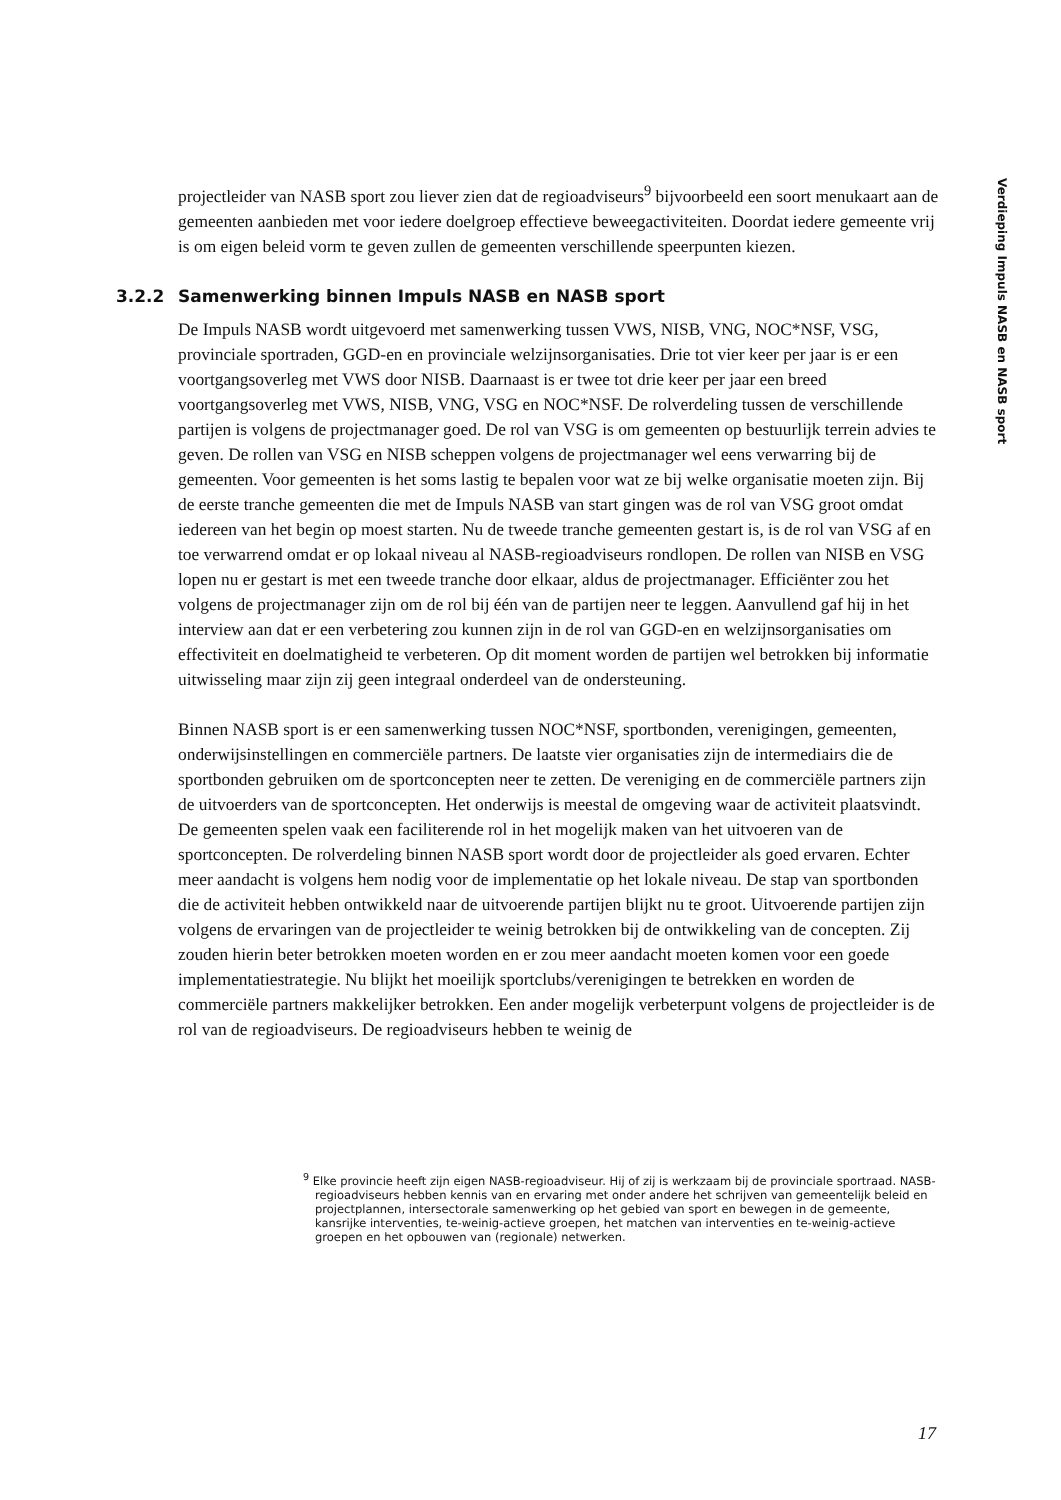Verdieping Impuls NASB en NASB sport
projectleider van NASB sport zou liever zien dat de regioadviseurs<sup>9</sup> bijvoorbeeld een soort menukaart aan de gemeenten aanbieden met voor iedere doelgroep effectieve beweegactiviteiten. Doordat iedere gemeente vrij is om eigen beleid vorm te geven zullen de gemeenten verschillende speerpunten kiezen.
3.2.2 Samenwerking binnen Impuls NASB en NASB sport
De Impuls NASB wordt uitgevoerd met samenwerking tussen VWS, NISB, VNG, NOC*NSF, VSG, provinciale sportraden, GGD-en en provinciale welzijnsorganisaties. Drie tot vier keer per jaar is er een voortgangsoverleg met VWS door NISB. Daarnaast is er twee tot drie keer per jaar een breed voortgangsoverleg met VWS, NISB, VNG, VSG en NOC*NSF. De rolverdeling tussen de verschillende partijen is volgens de projectmanager goed. De rol van VSG is om gemeenten op bestuurlijk terrein advies te geven. De rollen van VSG en NISB scheppen volgens de projectmanager wel eens verwarring bij de gemeenten. Voor gemeenten is het soms lastig te bepalen voor wat ze bij welke organisatie moeten zijn. Bij de eerste tranche gemeenten die met de Impuls NASB van start gingen was de rol van VSG groot omdat iedereen van het begin op moest starten. Nu de tweede tranche gemeenten gestart is, is de rol van VSG af en toe verwarrend omdat er op lokaal niveau al NASB-regioadviseurs rondlopen. De rollen van NISB en VSG lopen nu er gestart is met een tweede tranche door elkaar, aldus de projectmanager. Efficiënter zou het volgens de projectmanager zijn om de rol bij één van de partijen neer te leggen. Aanvullend gaf hij in het interview aan dat er een verbetering zou kunnen zijn in de rol van GGD-en en welzijnsorganisaties om effectiviteit en doelmatigheid te verbeteren. Op dit moment worden de partijen wel betrokken bij informatie uitwisseling maar zijn zij geen integraal onderdeel van de ondersteuning.
Binnen NASB sport is er een samenwerking tussen NOC*NSF, sportbonden, verenigingen, gemeenten, onderwijsinstellingen en commerciële partners. De laatste vier organisaties zijn de intermediairs die de sportbonden gebruiken om de sportconcepten neer te zetten. De vereniging en de commerciële partners zijn de uitvoerders van de sportconcepten. Het onderwijs is meestal de omgeving waar de activiteit plaatsvindt. De gemeenten spelen vaak een faciliterende rol in het mogelijk maken van het uitvoeren van de sportconcepten. De rolverdeling binnen NASB sport wordt door de projectleider als goed ervaren. Echter meer aandacht is volgens hem nodig voor de implementatie op het lokale niveau. De stap van sportbonden die de activiteit hebben ontwikkeld naar de uitvoerende partijen blijkt nu te groot. Uitvoerende partijen zijn volgens de ervaringen van de projectleider te weinig betrokken bij de ontwikkeling van de concepten. Zij zouden hierin beter betrokken moeten worden en er zou meer aandacht moeten komen voor een goede implementatiestrategie. Nu blijkt het moeilijk sportclubs/verenigingen te betrekken en worden de commerciële partners makkelijker betrokken. Een ander mogelijk verbeterpunt volgens de projectleider is de rol van de regioadviseurs. De regioadviseurs hebben te weinig de
<sup>9</sup> Elke provincie heeft zijn eigen NASB-regioadviseur. Hij of zij is werkzaam bij de provinciale sportraad. NASB-regioadviseurs hebben kennis van en ervaring met onder andere het schrijven van gemeentelijk beleid en projectplannen, intersectorale samenwerking op het gebied van sport en bewegen in de gemeente, kansrijke interventies, te-weinig-actieve groepen, het matchen van interventies en te-weinig-actieve groepen en het opbouwen van (regionale) netwerken.
17